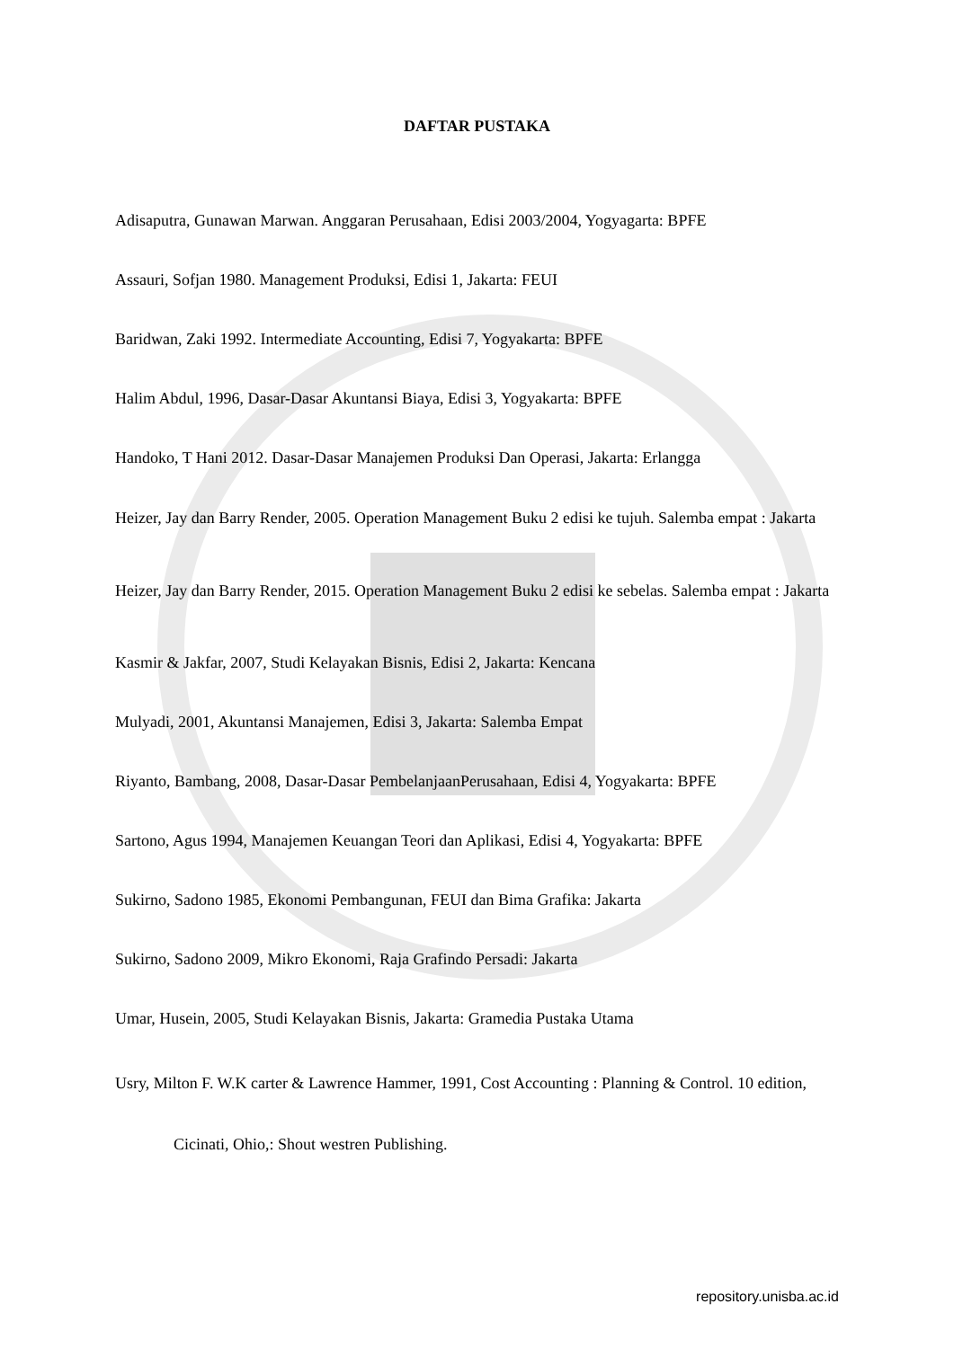DAFTAR PUSTAKA
Adisaputra, Gunawan Marwan. Anggaran Perusahaan, Edisi 2003/2004, Yogyagarta: BPFE
Assauri, Sofjan 1980. Management Produksi, Edisi 1, Jakarta: FEUI
Baridwan, Zaki 1992. Intermediate Accounting, Edisi 7, Yogyakarta: BPFE
Halim Abdul, 1996, Dasar-Dasar Akuntansi Biaya, Edisi 3, Yogyakarta: BPFE
Handoko, T Hani 2012. Dasar-Dasar Manajemen Produksi Dan Operasi, Jakarta: Erlangga
Heizer, Jay dan Barry Render, 2005. Operation Management Buku 2 edisi ke tujuh. Salemba empat : Jakarta
Heizer, Jay dan Barry Render, 2015. Operation Management Buku 2 edisi ke sebelas. Salemba empat : Jakarta
Kasmir & Jakfar, 2007, Studi Kelayakan Bisnis, Edisi 2, Jakarta: Kencana
Mulyadi, 2001, Akuntansi Manajemen, Edisi 3, Jakarta: Salemba Empat
Riyanto, Bambang, 2008, Dasar-Dasar PembelanjaanPerusahaan, Edisi 4, Yogyakarta: BPFE
Sartono, Agus 1994, Manajemen Keuangan Teori dan Aplikasi, Edisi 4, Yogyakarta: BPFE
Sukirno, Sadono 1985, Ekonomi Pembangunan, FEUI dan Bima Grafika: Jakarta
Sukirno, Sadono 2009, Mikro Ekonomi, Raja Grafindo Persadi: Jakarta
Umar, Husein, 2005, Studi Kelayakan Bisnis, Jakarta: Gramedia Pustaka Utama
Usry, Milton F. W.K carter & Lawrence Hammer, 1991, Cost Accounting : Planning & Control. 10 edition, Cicinati, Ohio,: Shout westren Publishing.
repository.unisba.ac.id